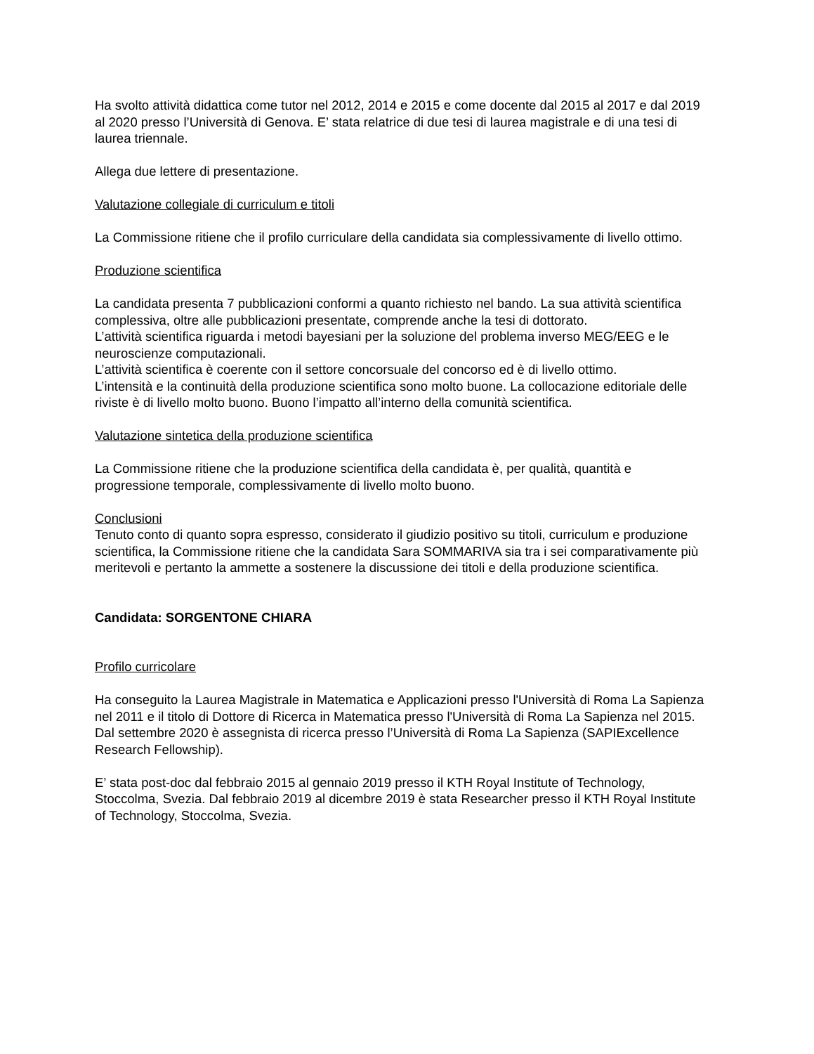Ha svolto attività didattica come tutor nel 2012, 2014 e 2015 e come docente dal 2015 al 2017 e dal 2019 al 2020 presso l’Università di Genova. E’ stata relatrice di due tesi di laurea magistrale e di una tesi di laurea triennale.
Allega due lettere di presentazione.
Valutazione collegiale di curriculum e titoli
La Commissione ritiene che il profilo curriculare della candidata sia complessivamente di livello ottimo.
Produzione scientifica
La candidata presenta 7 pubblicazioni conformi a quanto richiesto nel bando. La sua attività scientifica complessiva, oltre alle pubblicazioni presentate, comprende anche la tesi di dottorato.
L’attività scientifica riguarda i metodi bayesiani per la soluzione del problema inverso MEG/EEG e le neuroscienze computazionali.
L’attività scientifica è coerente con il settore concorsuale del concorso ed è di livello ottimo.
L’intensità e la continuità della produzione scientifica sono molto buone. La collocazione editoriale delle riviste è di livello molto buono. Buono l’impatto all’interno della comunità scientifica.
Valutazione sintetica della produzione scientifica
La Commissione ritiene che la produzione scientifica della candidata è, per qualità, quantità e progressione temporale, complessivamente di livello molto buono.
Conclusioni
Tenuto conto di quanto sopra espresso, considerato il giudizio positivo su titoli, curriculum e produzione scientifica, la Commissione ritiene che la candidata Sara SOMMARIVA sia tra i sei comparativamente più meritevoli e pertanto la ammette a sostenere la discussione dei titoli e della produzione scientifica.
Candidata: SORGENTONE CHIARA
Profilo curricolare
Ha conseguito la Laurea Magistrale in Matematica e Applicazioni presso l'Università di Roma La Sapienza nel 2011 e il titolo di Dottore di Ricerca in Matematica presso l'Università di Roma La Sapienza nel 2015. Dal settembre 2020 è assegnista di ricerca presso l’Università di Roma La Sapienza (SAPIExcellence Research Fellowship).
E’ stata post-doc dal febbraio 2015 al gennaio 2019 presso il KTH Royal Institute of Technology, Stoccolma, Svezia. Dal febbraio 2019 al dicembre 2019 è stata Researcher presso il KTH Royal Institute of Technology, Stoccolma, Svezia.